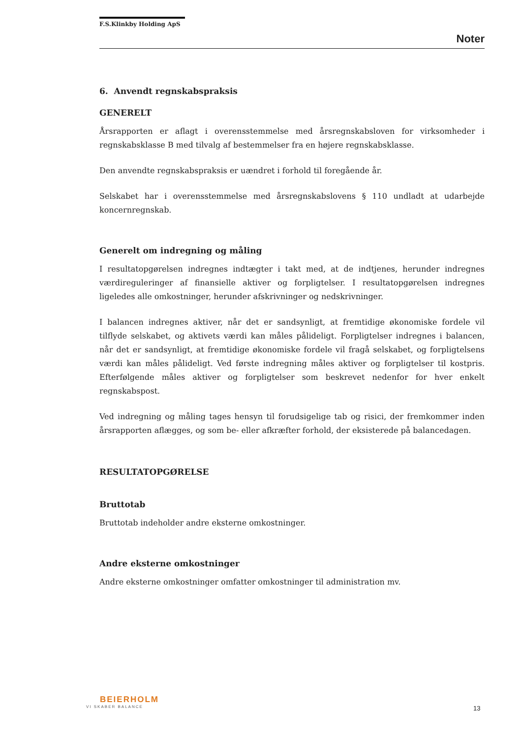F.S.Klinkby Holding ApS
Noter
6. Anvendt regnskabspraksis
GENERELT
Årsrapporten er aflagt i overensstemmelse med årsregnskabsloven for virksomheder i regnskabsklasse B med tilvalg af bestemmelser fra en højere regnskabsklasse.
Den anvendte regnskabspraksis er uændret i forhold til foregående år.
Selskabet har i overensstemmelse med årsregnskabslovens § 110 undladt at udarbejde koncernregnskab.
Generelt om indregning og måling
I resultatopgørelsen indregnes indtægter i takt med, at de indtjenes, herunder indregnes værdireguleringer af finansielle aktiver og forpligtelser. I resultatopgørelsen indregnes ligeledes alle omkostninger, herunder afskrivninger og nedskrivninger.
I balancen indregnes aktiver, når det er sandsynligt, at fremtidige økonomiske fordele vil tilflyde selskabet, og aktivets værdi kan måles pålideligt. Forpligtelser indregnes i balancen, når det er sandsynligt, at fremtidige økonomiske fordele vil fragå selskabet, og forpligtelsens værdi kan måles pålideligt. Ved første indregning måles aktiver og forpligtelser til kostpris. Efterfølgende måles aktiver og forpligtelser som beskrevet nedenfor for hver enkelt regnskabspost.
Ved indregning og måling tages hensyn til forudsigelige tab og risici, der fremkommer inden årsrapporten aflægges, og som be- eller afkræfter forhold, der eksisterede på balancedagen.
RESULTATOPGØRELSE
Bruttotab
Bruttotab indeholder andre eksterne omkostninger.
Andre eksterne omkostninger
Andre eksterne omkostninger omfatter omkostninger til administration mv.
BEIERHOLM
VI SKABER BALANCE
13